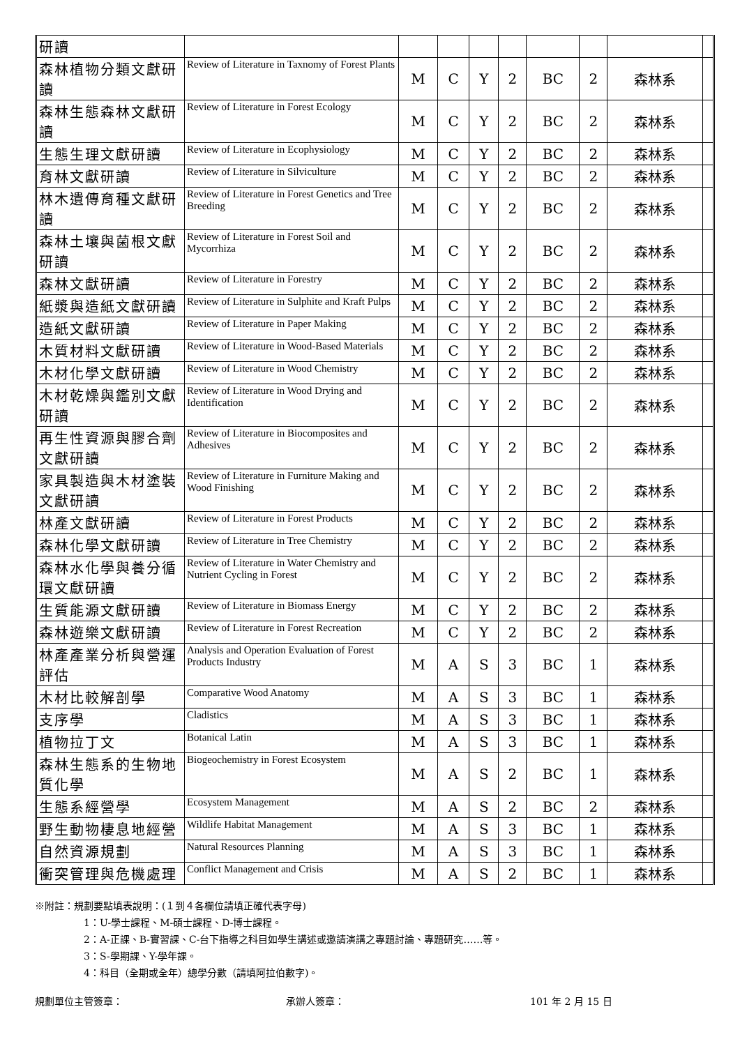| 研讀 | | | | | | | | | |
| 森林植物分類文獻研讀 | Review of Literature in Taxnomy of Forest Plants | M | C | Y | 2 | BC | 2 | 森林系 | |
| 森林生態森林文獻研讀 | Review of Literature in Forest Ecology | M | C | Y | 2 | BC | 2 | 森林系 | |
| 生態生理文獻研讀 | Review of Literature in Ecophysiology | M | C | Y | 2 | BC | 2 | 森林系 | |
| 育林文獻研讀 | Review of Literature in Silviculture | M | C | Y | 2 | BC | 2 | 森林系 | |
| 林木遺傳育種文獻研讀 | Review of Literature in Forest Genetics and Tree Breeding | M | C | Y | 2 | BC | 2 | 森林系 | |
| 森林土壤與菌根文獻研讀 | Review of Literature in Forest Soil and Mycorrhiza | M | C | Y | 2 | BC | 2 | 森林系 | |
| 森林文獻研讀 | Review of Literature in Forestry | M | C | Y | 2 | BC | 2 | 森林系 | |
| 紙漿與造紙文獻研讀 | Review of Literature in Sulphite and Kraft Pulps | M | C | Y | 2 | BC | 2 | 森林系 | |
| 造紙文獻研讀 | Review of Literature in Paper Making | M | C | Y | 2 | BC | 2 | 森林系 | |
| 木質材料文獻研讀 | Review of Literature in Wood-Based Materials | M | C | Y | 2 | BC | 2 | 森林系 | |
| 木材化學文獻研讀 | Review of Literature in Wood Chemistry | M | C | Y | 2 | BC | 2 | 森林系 | |
| 木材乾燥與鑑別文獻研讀 | Review of Literature in Wood Drying and Identification | M | C | Y | 2 | BC | 2 | 森林系 | |
| 再生性資源與膠合劑文獻研讀 | Review of Literature in Biocomposites and Adhesives | M | C | Y | 2 | BC | 2 | 森林系 | |
| 家具製造與木材塗裝文獻研讀 | Review of Literature in Furniture Making and Wood Finishing | M | C | Y | 2 | BC | 2 | 森林系 | |
| 林產文獻研讀 | Review of Literature in Forest Products | M | C | Y | 2 | BC | 2 | 森林系 | |
| 森林化學文獻研讀 | Review of Literature in Tree Chemistry | M | C | Y | 2 | BC | 2 | 森林系 | |
| 森林水化學與養分循環文獻研讀 | Review of Literature in Water Chemistry and Nutrient Cycling in Forest | M | C | Y | 2 | BC | 2 | 森林系 | |
| 生質能源文獻研讀 | Review of Literature in Biomass Energy | M | C | Y | 2 | BC | 2 | 森林系 | |
| 森林遊樂文獻研讀 | Review of Literature in Forest Recreation | M | C | Y | 2 | BC | 2 | 森林系 | |
| 林產產業分析與營運評估 | Analysis and Operation Evaluation of Forest Products Industry | M | A | S | 3 | BC | 1 | 森林系 | |
| 木材比較解剖學 | Comparative Wood Anatomy | M | A | S | 3 | BC | 1 | 森林系 | |
| 支序學 | Cladistics | M | A | S | 3 | BC | 1 | 森林系 | |
| 植物拉丁文 | Botanical Latin | M | A | S | 3 | BC | 1 | 森林系 | |
| 森林生態系的生物地質化學 | Biogeochemistry in Forest Ecosystem | M | A | S | 2 | BC | 1 | 森林系 | |
| 生態系經營學 | Ecosystem Management | M | A | S | 2 | BC | 2 | 森林系 | |
| 野生動物棲息地經營 | Wildlife Habitat Management | M | A | S | 3 | BC | 1 | 森林系 | |
| 自然資源規劃 | Natural Resources Planning | M | A | S | 3 | BC | 1 | 森林系 | |
| 衝突管理與危機處理 | Conflict Management and Crisis | M | A | S | 2 | BC | 1 | 森林系 | |
※附註：規劃要點填表說明：(１到４各欄位請填正確代表字母)
1：U-學士課程、M-碩士課程、D-博士課程。
2：A-正課、B-實習課、C-台下指導之科目如學生講述或邀請演講之專題討論、專題研究……等。
3：S-學期課、Y-學年課。
4：科目（全期或全年）總學分數（請填阿拉伯數字)。
規劃單位主管簽章： 承辦人簽章： 101 年 2 月 15 日